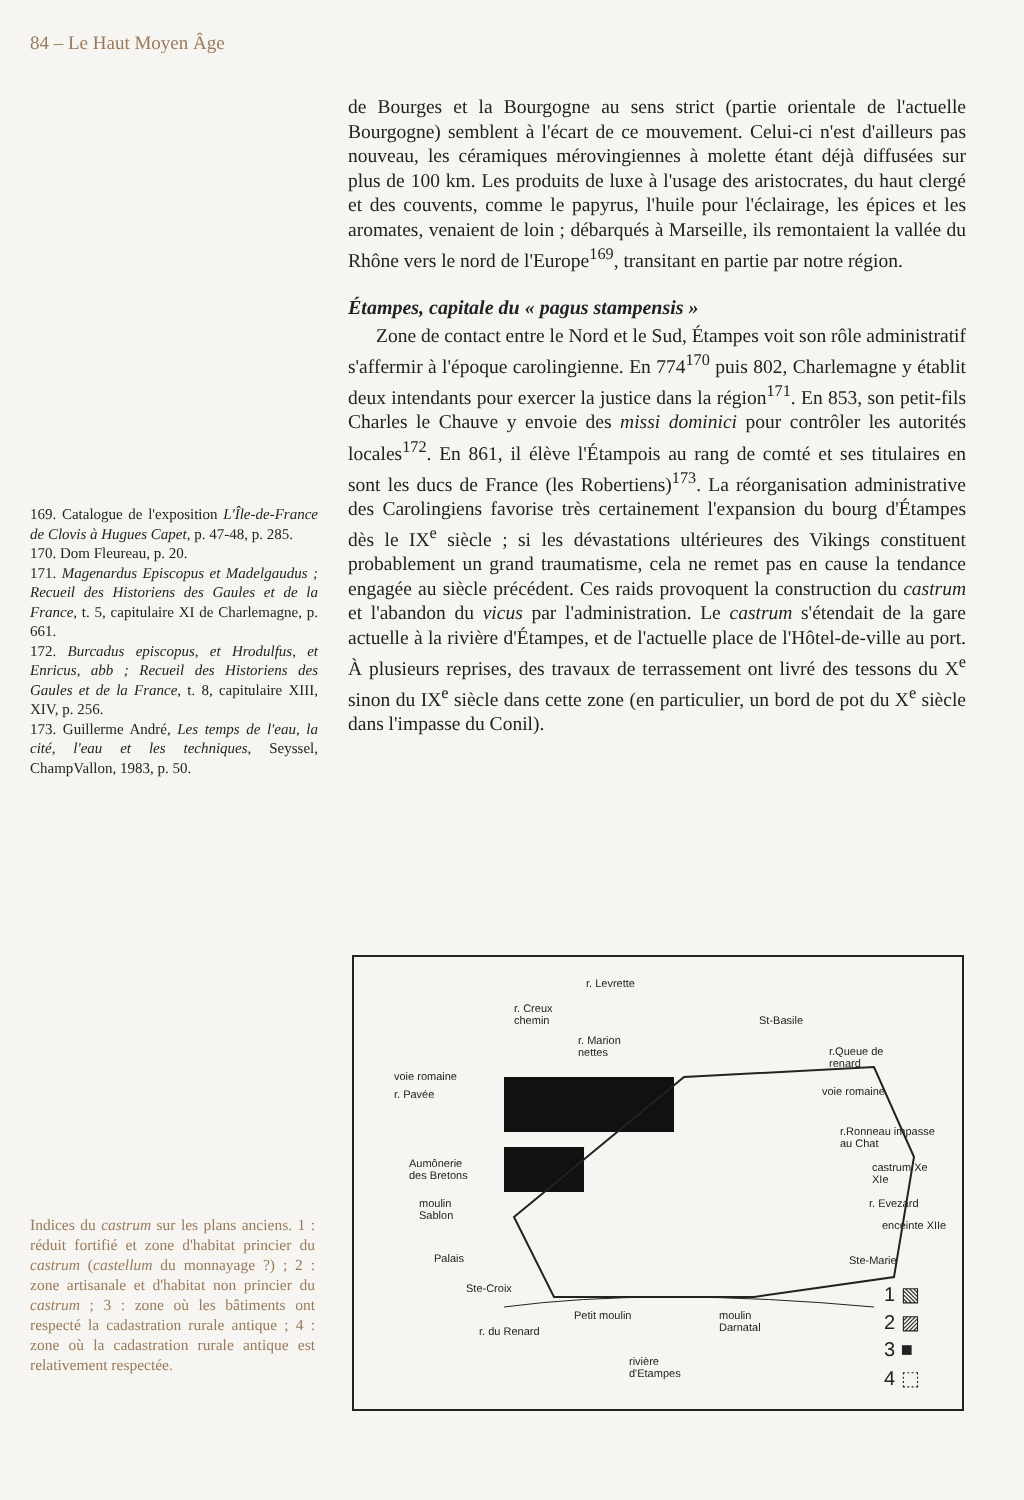84 – Le Haut Moyen Âge
de Bourges et la Bourgogne au sens strict (partie orientale de l'actuelle Bourgogne) semblent à l'écart de ce mouvement. Celui-ci n'est d'ailleurs pas nouveau, les céramiques mérovingiennes à molette étant déjà diffusées sur plus de 100 km. Les produits de luxe à l'usage des aristocrates, du haut clergé et des couvents, comme le papyrus, l'huile pour l'éclairage, les épices et les aromates, venaient de loin ; débarqués à Marseille, ils remontaient la vallée du Rhône vers le nord de l'Europe<sup>169</sup>, transitant en partie par notre région.
Étampes, capitale du « pagus stampensis »
Zone de contact entre le Nord et le Sud, Étampes voit son rôle administratif s'affermir à l'époque carolingienne. En 774<sup>170</sup> puis 802, Charlemagne y établit deux intendants pour exercer la justice dans la région<sup>171</sup>. En 853, son petit-fils Charles le Chauve y envoie des missi dominici pour contrôler les autorités locales<sup>172</sup>. En 861, il élève l'Étampois au rang de comté et ses titulaires en sont les ducs de France (les Robertiens)<sup>173</sup>. La réorganisation administrative des Carolingiens favorise très certainement l'expansion du bourg d'Étampes dès le IX<sup>e</sup> siècle ; si les dévastations ultérieures des Vikings constituent probablement un grand traumatisme, cela ne remet pas en cause la tendance engagée au siècle précédent. Ces raids provoquent la construction du castrum et l'abandon du vicus par l'administration. Le castrum s'étendait de la gare actuelle à la rivière d'Étampes, et de l'actuelle place de l'Hôtel-de-ville au port. À plusieurs reprises, des travaux de terrassement ont livré des tessons du X<sup>e</sup> sinon du IX<sup>e</sup> siècle dans cette zone (en particulier, un bord de pot du X<sup>e</sup> siècle dans l'impasse du Conil).
169. Catalogue de l'exposition L'Île-de-France de Clovis à Hugues Capet, p. 47-48, p. 285.
170. Dom Fleureau, p. 20.
171. Magenardus Episcopus et Madelgaudus ; Recueil des Historiens des Gaules et de la France, t. 5, capitulaire XI de Charlemagne, p. 661.
172. Burcadus episcopus, et Hrodulfus, et Enricus, abb ; Recueil des Historiens des Gaules et de la France, t. 8, capitulaire XIII, XIV, p. 256.
173. Guillerme André, Les temps de l'eau, la cité, l'eau et les techniques, Seyssel, ChampVallon, 1983, p. 50.
r. Levrette
r. Creux
chemin
r. Marion
nettes
St-Basile
r.Queue de
renard
voie romaine
r. Pavée voie romaine
r.Ronneau impasse
au Chat
castrum Xe
XIe
Aumônerie
des Bretons
r. Evezard moulin
Sablon
enceinte XIIe
Palais Ste-Marie
Ste-Croix
Petit moulin moulin
Darnatal r. du Renard
rivière
d'Etampes
1 ▧
2 ▨
3 ■
4 ⬚
Indices du castrum sur les plans anciens. 1 : réduit fortifié et zone d'habitat princier du castrum (castellum du monnayage ?) ; 2 : zone artisanale et d'habitat non princier du castrum ; 3 : zone où les bâtiments ont respecté la cadastration rurale antique ; 4 : zone où la cadastration rurale antique est relativement respectée.